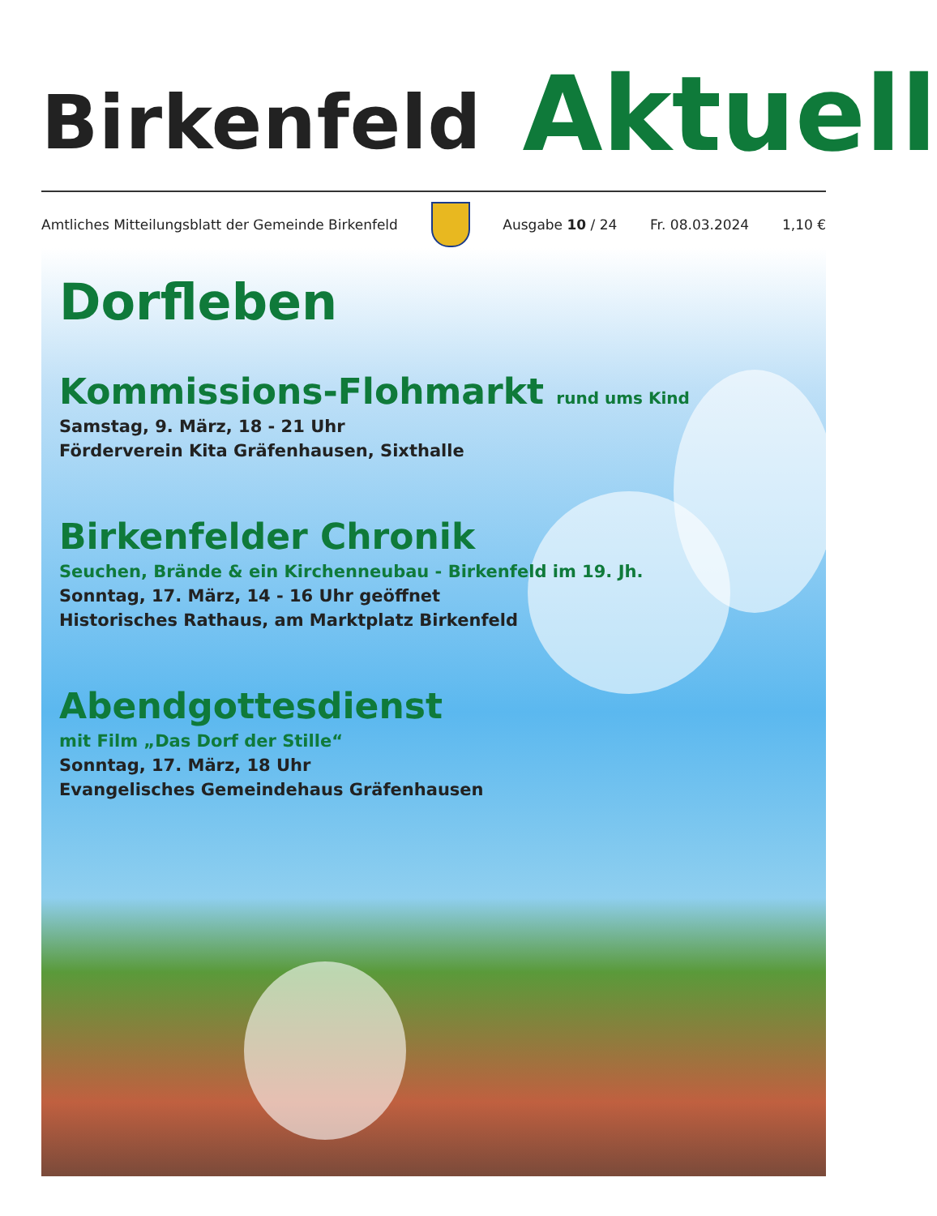Birkenfeld Aktuell
Amtliches Mitteilungsblatt der Gemeinde Birkenfeld
Ausgabe 10 / 24 Fr. 08.03.2024 1,10 €
Dorfleben
Kommissions-Flohmarkt rund ums Kind
Samstag, 9. März, 18 - 21 Uhr
Förderverein Kita Gräfenhausen, Sixthalle
Birkenfelder Chronik
Seuchen, Brände & ein Kirchenneubau - Birkenfeld im 19. Jh.
Sonntag, 17. März, 14 - 16 Uhr geöffnet
Historisches Rathaus, am Marktplatz Birkenfeld
Abendgottesdienst
mit Film „Das Dorf der Stille“
Sonntag, 17. März, 18 Uhr
Evangelisches Gemeindehaus Gräfenhausen